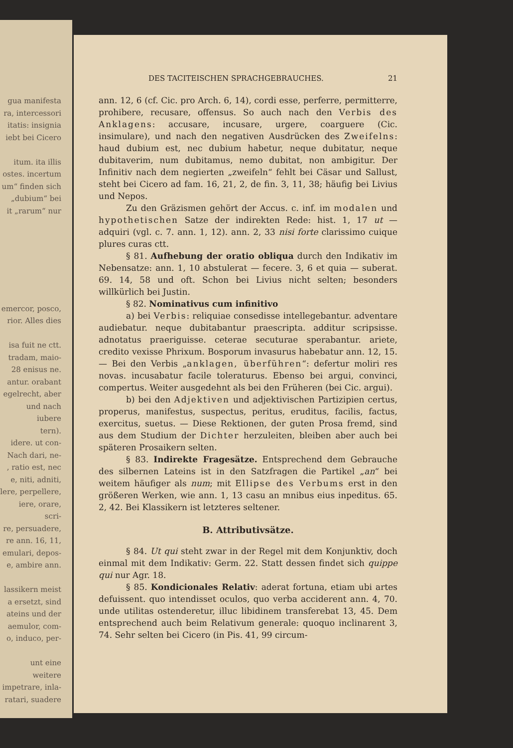gua manifesta
ra, intercessori
itatis: insignia
iebt bei Cicero
itum. ita illis
ostes. incertum
um“ finden sich
„dubium“ bei
it „rarum“ nur
emercor, posco,
rior. Alles dies
isa fuit ne ctt.
tradam, maio-
28 enisus ne.
antur. orabant
egelrecht, aber
und nach iubere
tern).
idere. ut con-
Nach dari, ne-
, ratio est, nec
e, niti, adniti,
lere, perpellere,
iere, orare, scri-
re, persuadere,
re ann. 16, 11,
emulari, depos-
e, ambire ann.
lassikern meist
a ersetzt, sind
ateins und der
aemulor, com-
o, induco, per-
unt eine weitere
impetrare, inla-
ratari, suadere
DES TACITEISCHEN SPRACHGEBRAUCHES. 21
ann. 12, 6 (cf. Cic. pro Arch. 6, 14), cordi esse, perferre, permitterre, prohibere, recusare, offensus. So auch nach den Verbis des Anklagens: accusare, incusare, urgere, coarguere (Cic. insimulare), und nach den negativen Ausdrücken des Zweifelns: haud dubium est, nec dubium habetur, neque dubitatur, neque dubitaverim, num dubitamus, nemo dubitat, non ambigitur. Der Infinitiv nach dem negierten „zweifeln“ fehlt bei Cäsar und Sallust, steht bei Cicero ad fam. 16, 21, 2, de fin. 3, 11, 38; häufig bei Livius und Nepos.
Zu den Gräzismen gehört der Accus. c. inf. im modalen und hypothetischen Satze der indirekten Rede: hist. 1, 17 ut — adquiri (vgl. c. 7. ann. 1, 12). ann. 2, 33 nisi forte clarissimo cuique plures curas ctt.
§ 81. Aufhebung der oratio obliqua durch den Indikativ im Nebensatze: ann. 1, 10 abstulerat — fecere. 3, 6 et quia — suberat. 69. 14, 58 und oft. Schon bei Livius nicht selten; besonders willkürlich bei Justin.
§ 82. Nominativus cum infinitivo
a) bei Verbis: reliquiae consedisse intellegebantur. adventare audiebatur. neque dubitabantur praescripta. additur scripsisse. adnotatus praeriguisse. ceterae secuturae sperabantur. ariete, credito vexisse Phrixum. Bosporum invasurus habebatur ann. 12, 15. — Bei den Verbis „anklagen, überführen“: defertur moliri res novas. incusabatur facile toleraturus. Ebenso bei argui, convinci, compertus. Weiter ausgedehnt als bei den Früheren (bei Cic. argui).
b) bei den Adjektiven und adjektivischen Partizipien certus, properus, manifestus, suspectus, peritus, eruditus, facilis, factus, exercitus, suetus. — Diese Rektionen, der guten Prosa fremd, sind aus dem Studium der Dichter herzuleiten, bleiben aber auch bei späteren Prosaikern selten.
§ 83. Indirekte Fragesätze. Entsprechend dem Gebrauche des silbernen Lateins ist in den Satzfragen die Partikel „an“ bei weitem häufiger als num; mit Ellipse des Verbums erst in den größeren Werken, wie ann. 1, 13 casu an mnibus eius inpeditus. 65. 2, 42. Bei Klassikern ist letzteres seltener.
B. Attributivsätze.
§ 84. Ut qui steht zwar in der Regel mit dem Konjunktiv, doch einmal mit dem Indikativ: Germ. 22. Statt dessen findet sich quippe qui nur Agr. 18.
§ 85. Kondicionales Relativ: aderat fortuna, etiam ubi artes defuissent. quo intendisset oculos, quo verba acciderent ann. 4, 70. unde utilitas ostenderetur, illuc libidinem transferebat 13, 45. Dem entsprechend auch beim Relativum generale: quoquo inclinarent 3, 74. Sehr selten bei Cicero (in Pis. 41, 99 circum-